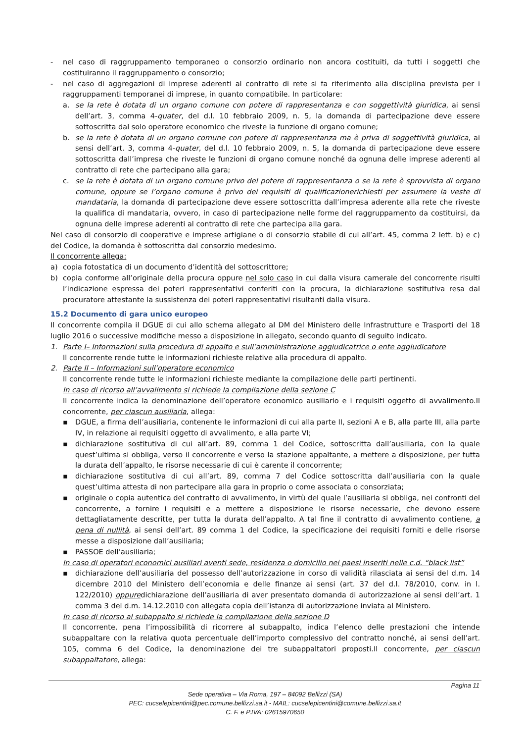- nel caso di raggruppamento temporaneo o consorzio ordinario non ancora costituiti, da tutti i soggetti che costituiranno il raggruppamento o consorzio;
- nel caso di aggregazioni di imprese aderenti al contratto di rete si fa riferimento alla disciplina prevista per i raggruppamenti temporanei di imprese, in quanto compatibile. In particolare:
a. se la rete è dotata di un organo comune con potere di rappresentanza e con soggettività giuridica, ai sensi dell’art. 3, comma 4-quater, del d.l. 10 febbraio 2009, n. 5, la domanda di partecipazione deve essere sottoscritta dal solo operatore economico che riveste la funzione di organo comune;
b. se la rete è dotata di un organo comune con potere di rappresentanza ma è priva di soggettività giuridica, ai sensi dell’art. 3, comma 4-quater, del d.l. 10 febbraio 2009, n. 5, la domanda di partecipazione deve essere sottoscritta dall’impresa che riveste le funzioni di organo comune nonché da ognuna delle imprese aderenti al contratto di rete che partecipano alla gara;
c. se la rete è dotata di un organo comune privo del potere di rappresentanza o se la rete è sprovvista di organo comune, oppure se l’organo comune è privo dei requisiti di qualificazionerichiesti per assumere la veste di mandataria, la domanda di partecipazione deve essere sottoscritta dall’impresa aderente alla rete che riveste la qualifica di mandataria, ovvero, in caso di partecipazione nelle forme del raggruppamento da costituirsi, da ognuna delle imprese aderenti al contratto di rete che partecipa alla gara.
Nel caso di consorzio di cooperative e imprese artigiane o di consorzio stabile di cui all’art. 45, comma 2 lett. b) e c) del Codice, la domanda è sottoscritta dal consorzio medesimo.
Il concorrente allega:
a) copia fotostatica di un documento d’identità del sottoscrittore;
b) copia conforme all’originale della procura oppure nel solo caso in cui dalla visura camerale del concorrente risulti l’indicazione espressa dei poteri rappresentativi conferiti con la procura, la dichiarazione sostitutiva resa dal procuratore attestante la sussistenza dei poteri rappresentativi risultanti dalla visura.
15.2 Documento di gara unico europeo
Il concorrente compila il DGUE di cui allo schema allegato al DM del Ministero delle Infrastrutture e Trasporti del 18 luglio 2016 o successive modifiche messo a disposizione in allegato, secondo quanto di seguito indicato.
1. Parte I– Informazioni sulla procedura di appalto e sull’amministrazione aggiudicatrice o ente aggiudicatore
Il concorrente rende tutte le informazioni richieste relative alla procedura di appalto.
2. Parte II – Informazioni sull’operatore economico
Il concorrente rende tutte le informazioni richieste mediante la compilazione delle parti pertinenti.
In caso di ricorso all’avvalimento si richiede la compilazione della sezione C
Il concorrente indica la denominazione dell’operatore economico ausiliario e i requisiti oggetto di avvalimento.Il concorrente, per ciascun ausiliaria, allega:
▪ DGUE, a firma dell’ausiliaria, contenente le informazioni di cui alla parte II, sezioni A e B, alla parte III, alla parte IV, in relazione ai requisiti oggetto di avvalimento, e alla parte VI;
▪ dichiarazione sostitutiva di cui all’art. 89, comma 1 del Codice, sottoscritta dall’ausiliaria, con la quale quest’ultima si obbliga, verso il concorrente e verso la stazione appaltante, a mettere a disposizione, per tutta la durata dell’appalto, le risorse necessarie di cui è carente il concorrente;
▪ dichiarazione sostitutiva di cui all’art. 89, comma 7 del Codice sottoscritta dall’ausiliaria con la quale quest’ultima attesta di non partecipare alla gara in proprio o come associata o consorziata;
▪ originale o copia autentica del contratto di avvalimento, in virtù del quale l’ausiliaria si obbliga, nei confronti del concorrente, a fornire i requisiti e a mettere a disposizione le risorse necessarie, che devono essere dettagliatamente descritte, per tutta la durata dell’appalto. A tal fine il contratto di avvalimento contiene, a pena di nullità, ai sensi dell’art. 89 comma 1 del Codice, la specificazione dei requisiti forniti e delle risorse messe a disposizione dall’ausiliaria;
▪ PASSOE dell’ausiliaria;
In caso di operatori economici ausiliari aventi sede, residenza o domicilio nei paesi inseriti nelle c.d. “black list”
▪ dichiarazione dell’ausiliaria del possesso dell’autorizzazione in corso di validità rilasciata ai sensi del d.m. 14 dicembre 2010 del Ministero dell’economia e delle finanze ai sensi (art. 37 del d.l. 78/2010, conv. in l. 122/2010) oppuredichiarazione dell’ausiliaria di aver presentato domanda di autorizzazione ai sensi dell’art. 1 comma 3 del d.m. 14.12.2010 con allegata copia dell’istanza di autorizzazione inviata al Ministero.
In caso di ricorso al subappalto si richiede la compilazione della sezione D
Il concorrente, pena l’impossibilità di ricorrere al subappalto, indica l’elenco delle prestazioni che intende subappaltare con la relativa quota percentuale dell’importo complessivo del contratto nonché, ai sensi dell’art. 105, comma 6 del Codice, la denominazione dei tre subappaltatori proposti.Il concorrente, per ciascun subappaltatore, allega:
Pagina 11
Sede operativa – Via Roma, 197 – 84092 Bellizzi (SA)
PEC: cucselepicentini@pec.comune.bellizzi.sa.it - MAIL: cucselepicentini@comune.bellizzi.sa.it
C. F. e P.IVA: 02615970650